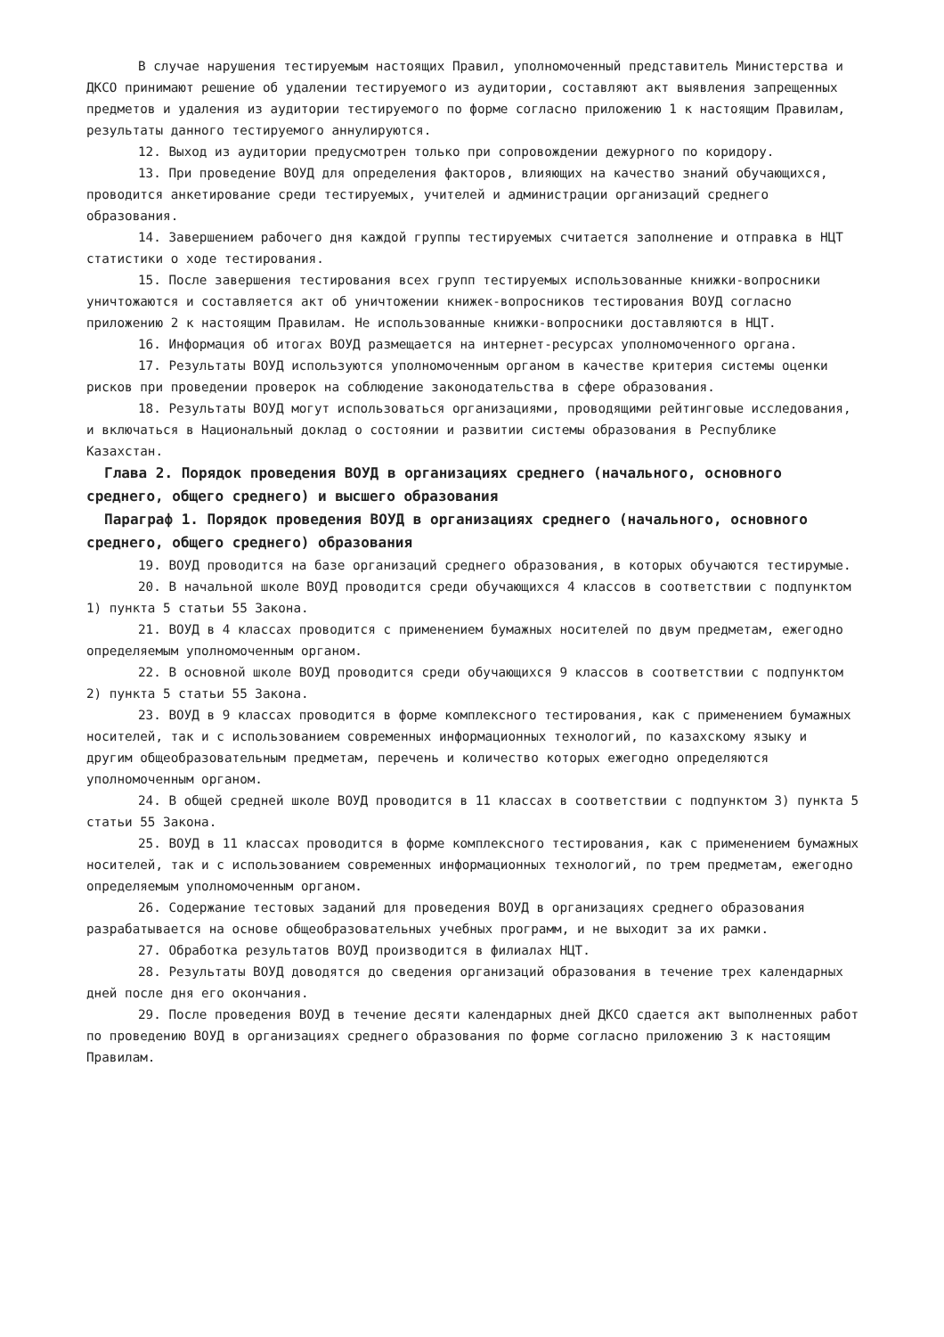В случае нарушения тестируемым настоящих Правил, уполномоченный представитель Министерства и ДКСО принимают решение об удалении тестируемого из аудитории, составляют акт выявления запрещенных предметов и удаления из аудитории тестируемого по форме согласно приложению 1 к настоящим Правилам, результаты данного тестируемого аннулируются.
12. Выход из аудитории предусмотрен только при сопровождении дежурного по коридору.
13. При проведение ВОУД для определения факторов, влияющих на качество знаний обучающихся, проводится анкетирование среди тестируемых, учителей и администрации организаций среднего образования.
14. Завершением рабочего дня каждой группы тестируемых считается заполнение и отправка в НЦТ статистики о ходе тестирования.
15. После завершения тестирования всех групп тестируемых использованные книжки-вопросники уничтожаются и составляется акт об уничтожении книжек-вопросников тестирования ВОУД согласно приложению 2 к настоящим Правилам. Не использованные книжки-вопросники доставляются в НЦТ.
16. Информация об итогах ВОУД размещается на интернет-ресурсах уполномоченного органа.
17. Результаты ВОУД используются уполномоченным органом в качестве критерия системы оценки рисков при проведении проверок на соблюдение законодательства в сфере образования.
18. Результаты ВОУД могут использоваться организациями, проводящими рейтинговые исследования, и включаться в Национальный доклад о состоянии и развитии системы образования в Республике Казахстан.
Глава 2. Порядок проведения ВОУД в организациях среднего (начального, основного среднего, общего среднего) и высшего образования
Параграф 1. Порядок проведения ВОУД в организациях среднего (начального, основного среднего, общего среднего) образования
19. ВОУД проводится на базе организаций среднего образования, в которых обучаются тестирумые.
20. В начальной школе ВОУД проводится среди обучающихся 4 классов в соответствии с подпунктом 1) пункта 5 статьи 55 Закона.
21. ВОУД в 4 классах проводится с применением бумажных носителей по двум предметам, ежегодно определяемым уполномоченным органом.
22. В основной школе ВОУД проводится среди обучающихся 9 классов в соответствии с подпунктом 2) пункта 5 статьи 55 Закона.
23. ВОУД в 9 классах проводится в форме комплексного тестирования, как с применением бумажных носителей, так и с использованием современных информационных технологий, по казахскому языку и другим общеобразовательным предметам, перечень и количество которых ежегодно определяются уполномоченным органом.
24. В общей средней школе ВОУД проводится в 11 классах в соответствии с подпунктом 3) пункта 5 статьи 55 Закона.
25. ВОУД в 11 классах проводится в форме комплексного тестирования, как с применением бумажных носителей, так и с использованием современных информационных технологий, по трем предметам, ежегодно определяемым уполномоченным органом.
26. Содержание тестовых заданий для проведения ВОУД в организациях среднего образования разрабатывается на основе общеобразовательных учебных программ, и не выходит за их рамки.
27. Обработка результатов ВОУД производится в филиалах НЦТ.
28. Результаты ВОУД доводятся до сведения организаций образования в течение трех календарных дней после дня его окончания.
29. После проведения ВОУД в течение десяти календарных дней ДКСО сдается акт выполненных работ по проведению ВОУД в организациях среднего образования по форме согласно приложению 3 к настоящим Правилам.